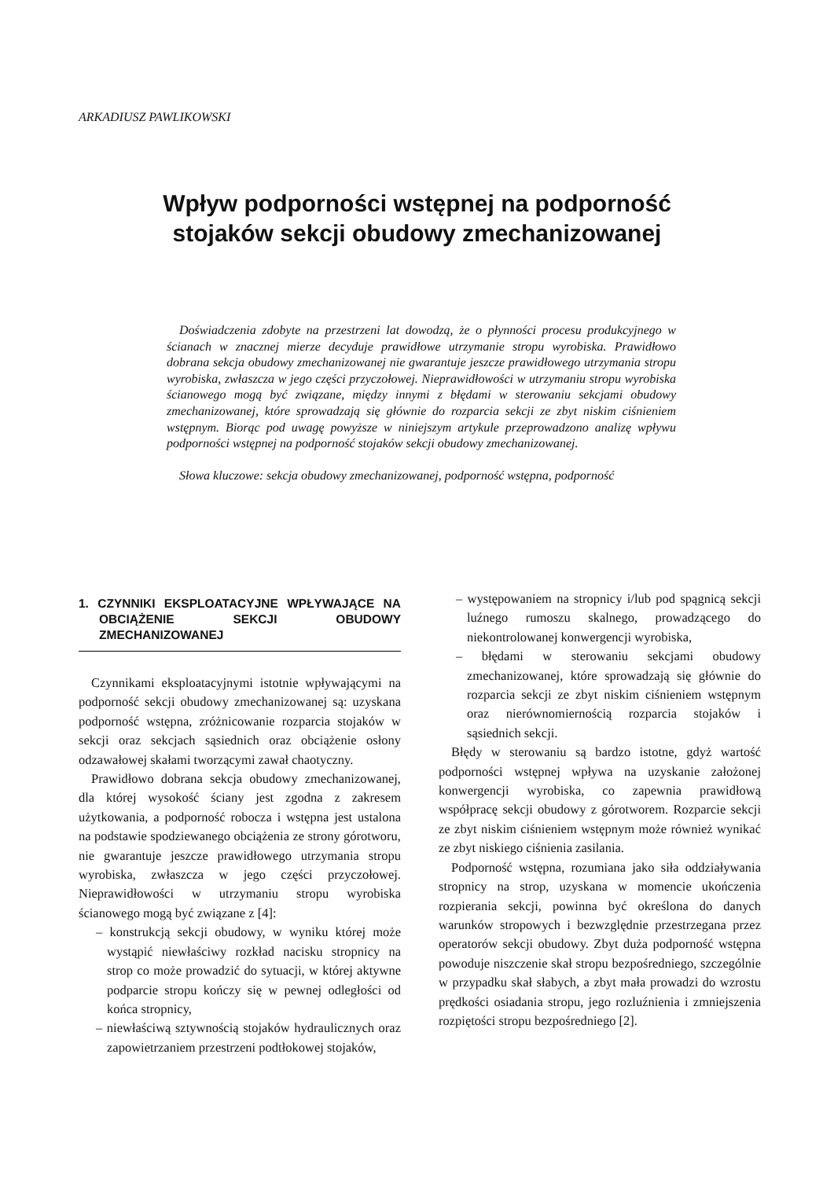ARKADIUSZ PAWLIKOWSKI
Wpływ podporności wstępnej na podporność
stojaków sekcji obudowy zmechanizowanej
Doświadczenia zdobyte na przestrzeni lat dowodzą, że o płynności procesu produkcyjnego w ścianach w znacznej mierze decyduje prawidłowe utrzymanie stropu wyrobiska. Prawidłowo dobrana sekcja obudowy zmechanizowanej nie gwarantuje jeszcze prawidłowego utrzymania stropu wyrobiska, zwłaszcza w jego części przyczołowej. Nieprawidłowości w utrzymaniu stropu wyrobiska ścianowego mogą być związane, między innymi z błędami w sterowaniu sekcjami obudowy zmechanizowanej, które sprowadzają się głównie do rozparcia sekcji ze zbyt niskim ciśnieniem wstępnym. Biorąc pod uwagę powyższe w niniejszym artykule przeprowadzono analizę wpływu podporności wstępnej na podporność stojaków sekcji obudowy zmechanizowanej.
Słowa kluczowe: sekcja obudowy zmechanizowanej, podporność wstępna, podporność
1. CZYNNIKI EKSPLOATACYJNE WPŁYWAJĄCE NA OBCIĄŻENIE SEKCJI OBUDOWY ZMECHANIZOWANEJ
Czynnikami eksploatacyjnymi istotnie wpływającymi na podporność sekcji obudowy zmechanizowanej są: uzyskana podporność wstępna, zróżnicowanie rozparcia stojaków w sekcji oraz sekcjach sąsiednich oraz obciążenie osłony odzawałowej skałami tworzącymi zawał chaotyczny.
Prawidłowo dobrana sekcja obudowy zmechanizowanej, dla której wysokość ściany jest zgodna z zakresem użytkowania, a podporność robocza i wstępna jest ustalona na podstawie spodziewanego obciążenia ze strony górotworu, nie gwarantuje jeszcze prawidłowego utrzymania stropu wyrobiska, zwłaszcza w jego części przyczołowej. Nieprawidłowości w utrzymaniu stropu wyrobiska ścianowego mogą być związane z [4]:
– konstrukcją sekcji obudowy, w wyniku której może wystąpić niewłaściwy rozkład nacisku stropnicy na strop co może prowadzić do sytuacji, w której aktywne podparcie stropu kończy się w pewnej odległości od końca stropnicy,
– niewłaściwą sztywnością stojaków hydraulicznych oraz zapowietrzaniem przestrzeni podtłokowej stojaków,
– występowaniem na stropnicy i/lub pod spągnicą sekcji luźnego rumoszu skalnego, prowadzącego do niekontrolowanej konwergencji wyrobiska,
– błędami w sterowaniu sekcjami obudowy zmechanizowanej, które sprowadzają się głównie do rozparcia sekcji ze zbyt niskim ciśnieniem wstępnym oraz nierównomiernością rozparcia stojaków i sąsiednich sekcji.
Błędy w sterowaniu są bardzo istotne, gdyż wartość podporności wstępnej wpływa na uzyskanie założonej konwergencji wyrobiska, co zapewnia prawidłową współpracę sekcji obudowy z górotworem. Rozparcie sekcji ze zbyt niskim ciśnieniem wstępnym może również wynikać ze zbyt niskiego ciśnienia zasilania.
Podporność wstępna, rozumiana jako siła oddziaływania stropnicy na strop, uzyskana w momencie ukończenia rozpierania sekcji, powinna być określona do danych warunków stropowych i bezwzględnie przestrzegana przez operatorów sekcji obudowy. Zbyt duża podporność wstępna powoduje niszczenie skał stropu bezpośredniego, szczególnie w przypadku skał słabych, a zbyt mała prowadzi do wzrostu prędkości osiadania stropu, jego rozluźnienia i zmniejszenia rozpiętości stropu bezpośredniego [2].